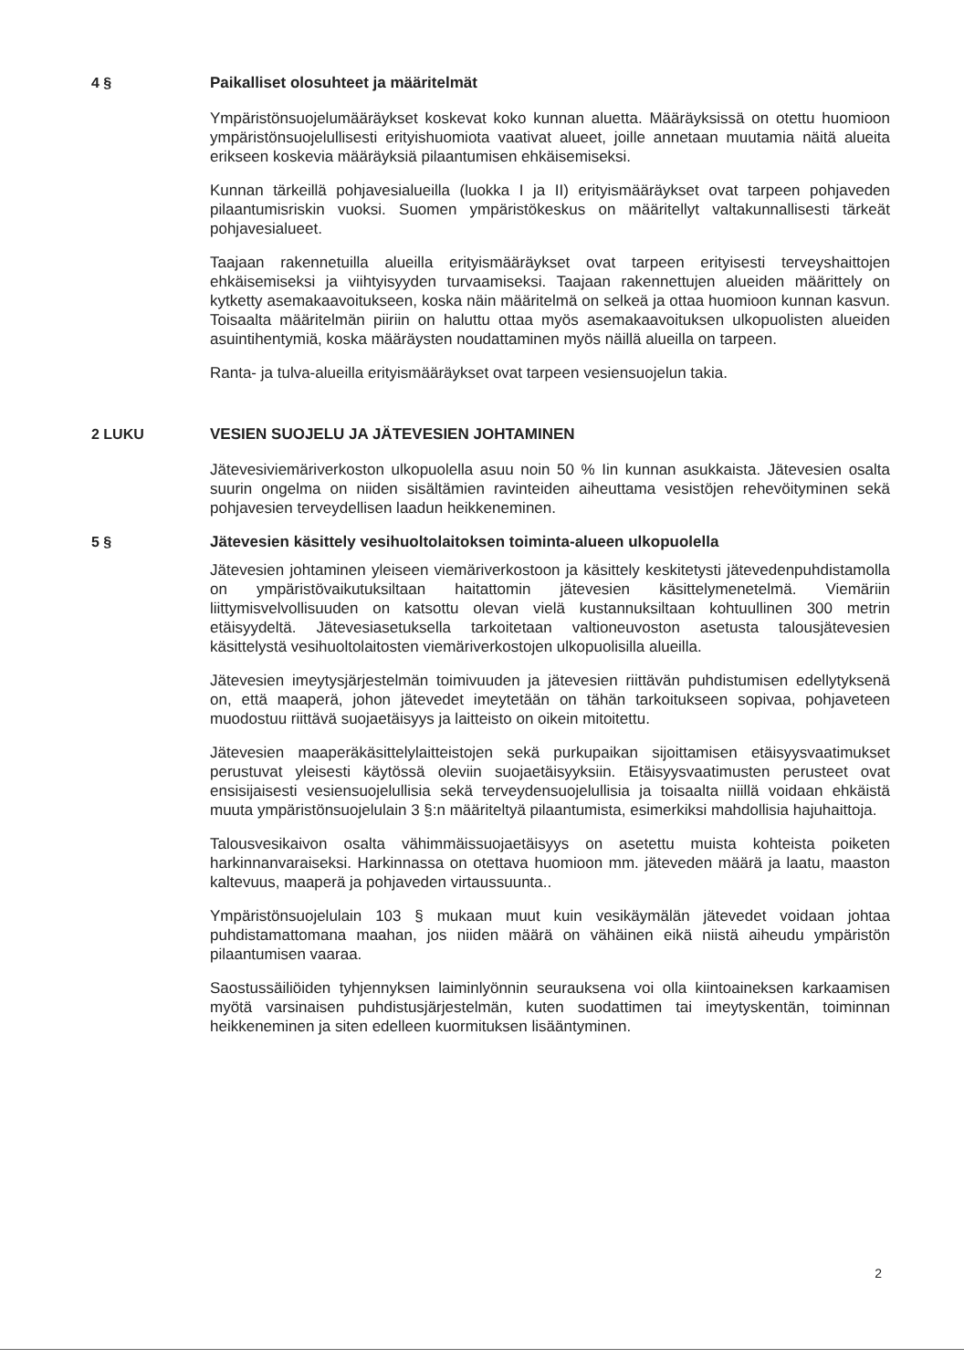4 § Paikalliset olosuhteet ja määritelmät
Ympäristönsuojelumääräykset koskevat koko kunnan aluetta. Määräyksissä on otettu huomioon ympäristönsuojelullisesti erityishuomiota vaativat alueet, joille annetaan muutamia näitä alueita erikseen koskevia määräyksiä pilaantumisen ehkäisemiseksi.
Kunnan tärkeillä pohjavesialueilla (luokka I ja II) erityismääräykset ovat tarpeen pohjaveden pilaantumisriskin vuoksi. Suomen ympäristökeskus on määritellyt valtakunnallisesti tärkeät pohjavesialueet.
Taajaan rakennetuilla alueilla erityismääräykset ovat tarpeen erityisesti terveyshaittojen ehkäisemiseksi ja viihtyisyyden turvaamiseksi. Taajaan rakennettujen alueiden määrittely on kytketty asemakaavoitukseen, koska näin määritelmä on selkeä ja ottaa huomioon kunnan kasvun. Toisaalta määritelmän piiriin on haluttu ottaa myös asemakaavoituksen ulkopuolisten alueiden asuintihentymiä, koska määräysten noudattaminen myös näillä alueilla on tarpeen.
Ranta- ja tulva-alueilla erityismääräykset ovat tarpeen vesiensuojelun takia.
2 LUKU VESIEN SUOJELU JA JÄTEVESIEN JOHTAMINEN
Jätevesiviemäriverkoston ulkopuolella asuu noin 50 % Iin kunnan asukkaista. Jätevesien osalta suurin ongelma on niiden sisältämien ravinteiden aiheuttama vesistöjen rehevöityminen sekä pohjavesien terveydellisen laadun heikkeneminen.
5 § Jätevesien käsittely vesihuoltolaitoksen toiminta-alueen ulkopuolella
Jätevesien johtaminen yleiseen viemäriverkostoon ja käsittely keskitetysti jätevedenpuhdistamolla on ympäristövaikutuksiltaan haitattomin jätevesien käsittelymenetelmä. Viemäriin liittymisvelvollisuuden on katsottu olevan vielä kustannuksiltaan kohtuullinen 300 metrin etäisyydeltä. Jätevesiasetuksella tarkoitetaan valtioneuvoston asetusta talousjätevesien käsittelystä vesihuoltolaitosten viemäriverkostojen ulkopuolisilla alueilla.
Jätevesien imeytysjärjestelmän toimivuuden ja jätevesien riittävän puhdistumisen edellytyksenä on, että maaperä, johon jätevedet imeytetään on tähän tarkoitukseen sopivaa, pohjaveteen muodostuu riittävä suojaetäisyys ja laitteisto on oikein mitoitettu.
Jätevesien maaperäkäsittelylaitteistojen sekä purkupaikan sijoittamisen etäisyysvaatimukset perustuvat yleisesti käytössä oleviin suojaetäisyyksiin. Etäisyysvaatimusten perusteet ovat ensisijaisesti vesiensuojelullisia sekä terveydensuojelullisia ja toisaalta niillä voidaan ehkäistä muuta ympäristönsuojelulain 3 §:n määriteltyä pilaantumista, esimerkiksi mahdollisia hajuhaittoja.
Talousvesikaivon osalta vähimmäissuojaetäisyys on asetettu muista kohteista poiketen harkinnanvaraiseksi. Harkinnassa on otettava huomioon mm. jäteveden määrä ja laatu, maaston kaltevuus, maaperä ja pohjaveden virtaussuunta..
Ympäristönsuojelulain 103 § mukaan muut kuin vesikäymälän jätevedet voidaan johtaa puhdistamattomana maahan, jos niiden määrä on vähäinen eikä niistä aiheudu ympäristön pilaantumisen vaaraa.
Saostussäiliöiden tyhjennyksen laiminlyönnin seurauksena voi olla kiintoaineksen karkaamisen myötä varsinaisen puhdistusjärjestelmän, kuten suodattimen tai imeytyskentän, toiminnan heikkeneminen ja siten edelleen kuormituksen lisääntyminen.
2